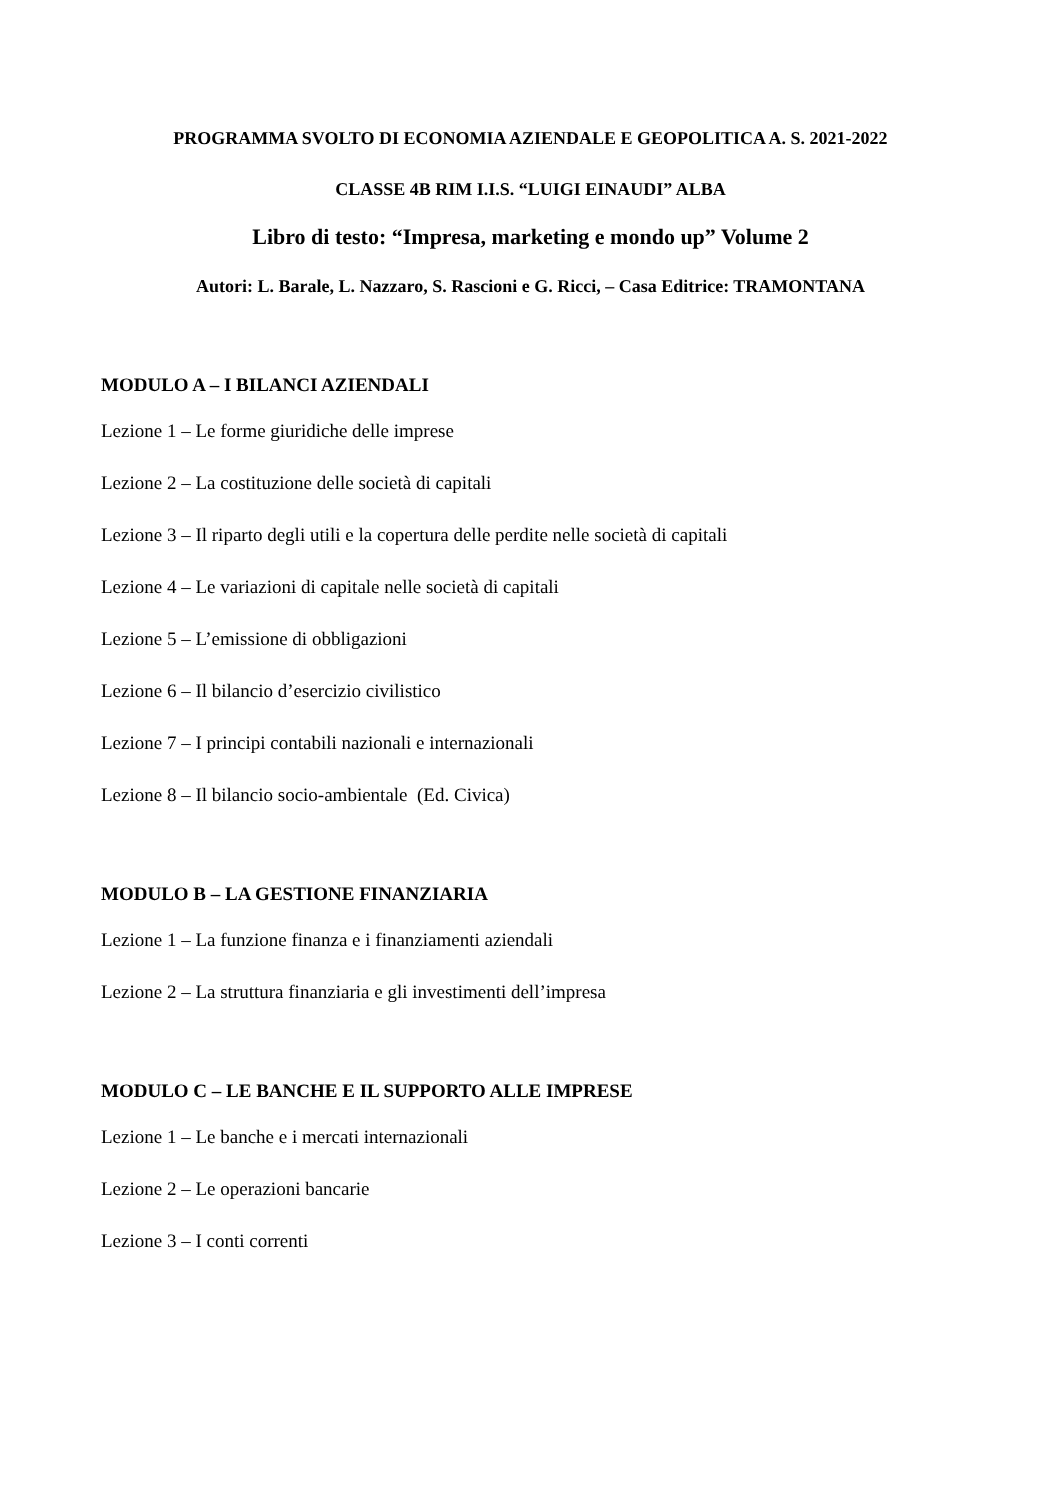PROGRAMMA SVOLTO DI ECONOMIA AZIENDALE E GEOPOLITICA A. S. 2021-2022
CLASSE 4B RIM I.I.S. “LUIGI EINAUDI” ALBA
Libro di testo: “Impresa, marketing e mondo up” Volume 2
Autori: L. Barale, L. Nazzaro, S. Rascioni e G. Ricci, – Casa Editrice: TRAMONTANA
MODULO A – I BILANCI AZIENDALI
Lezione 1 – Le forme giuridiche delle imprese
Lezione 2 – La costituzione delle società di capitali
Lezione 3 – Il riparto degli utili e la copertura delle perdite nelle società di capitali
Lezione 4 – Le variazioni di capitale nelle società di capitali
Lezione 5 – L’emissione di obbligazioni
Lezione 6 – Il bilancio d’esercizio civilistico
Lezione 7 – I principi contabili nazionali e internazionali
Lezione 8 – Il bilancio socio-ambientale (Ed. Civica)
MODULO B – LA GESTIONE FINANZIARIA
Lezione 1 – La funzione finanza e i finanziamenti aziendali
Lezione 2 – La struttura finanziaria e gli investimenti dell’impresa
MODULO C – LE BANCHE E IL SUPPORTO ALLE IMPRESE
Lezione 1 – Le banche e i mercati internazionali
Lezione 2 – Le operazioni bancarie
Lezione 3 – I conti correnti